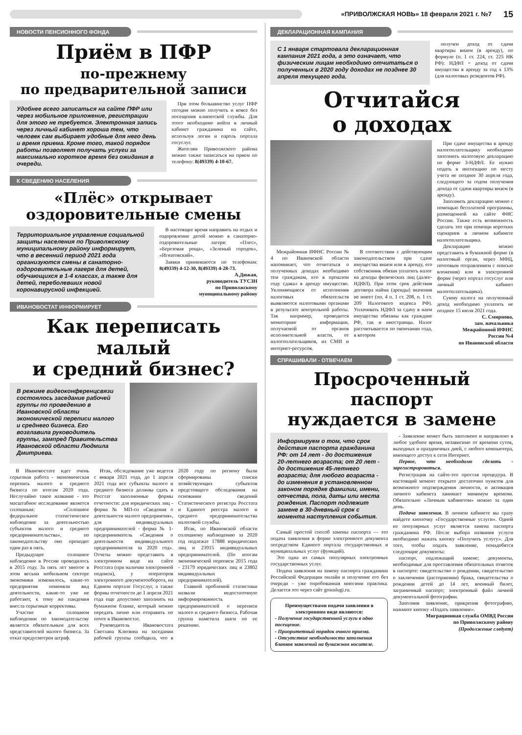«ПРИВОЛЖСКАЯ НОВЬ» 18 февраля 2021 г. №7 15
НОВОСТИ ПЕНСИОННОГО ФОНДА
Приём в ПФР
по-прежнему
по предварительной записи
Удобнее всего записаться на сайте ПФР или через мобильное приложение, регистрации для этого не требуется. Электронная запись через личный кабинет хороша тем, что человек сам выбирает удобные для него день и время приема. Кроме того, такой порядок работы позволяет получать услуги за максимально короткое время без ожидания в очереди.
При этом большинство услуг ПФР сегодня можно получить и вовсе без посещения клиентской службы. Для этого необходимо войти в личный кабинет гражданина на сайте, используя логин и пароль портала госуслуг.
Жителям Приволжского района можно также записаться на прием по телефону: 8(49339) 4-10-67.
К СВЕДЕНИЮ НАСЕЛЕНИЯ
«Плёс» открывает
оздоровительные смены
Территориальное управление социальной защиты населения по Приволжскому муниципальному району информирует, что в весенний период 2021 года организуются смены в санаторно-оздоровительные лагеря для детей, обучающихся в 1-4 классах, а также для детей, переболевших новой коронавирусной инфекцией.
В настоящее время направить на отдых и оздоровление детей можно в санаторно- оздоровительные лагеря: «Плес», «Березовая роща», «Зеленый городок», «Игнатовский».
Заявки принимаются по телефонам: 8(49339) 4-12-30, 8(49339) 4-28-73.
А.Дюжая,
руководитель ТУСЗН
по Приволжскому
муниципальному району
ИВАНОВОСТАТ ИНФОРМИРУЕТ
Как переписать малый
и средний бизнес?
В режиме видеоконференцсвязи состоялось заседание рабочей группы по проведению в Ивановской области экономической переписи малого и среднего бизнеса. Его возглавила руководитель группы, зампред Правительства Ивановской области Людмила Дмитриева.
В Ивановостате идет очень серьезная работа - экономическая перепись малого и среднего бизнеса по итогам 2020 года. Неслучайно такое название - это масштабное исследование является сплошным: «Сплошное федеральное статистическое наблюдение за деятельностью субъектов малого и среднего предпринимательства», по законодательству оно проходит один раз в пять.
Предыдущее сплошное наблюдение в России проводилось в 2015 году. За пять лет многое в этом весьма мобильном секторе экономики изменилось, какие-то предприятия поменяли вид деятельности, какие-то уже не работают, к тому же пандемия внесла серьезные коррективы.
Участие в сплошном наблюдении по законодательству является обязательным для всех представителей малого бизнеса. За отказ предусмотрен штраф.
Итак, обследование уже ведется с января 2021 года, до 1 апреля 2021 года все субъекты малого и среднего бизнеса должны сдать в Росстат заполненные формы отчетности: для юридических лиц - форма № МП-сп «Сведения о деятельности малого предприятия», для индивидуальных предпринимателей - форма № 1-предприниматель «Сведения о деятельности индивидуального предпринимателя за 2020 год». Отчеты можно представить в электронном виде на сайте Росстата (при наличии электронной подписи), у операторов электронного документооборота, на Едином портале Госуслуг, а также формы отчетности до 1 апреля 2021 года еще допустимо заполнить на бумажном бланке, который можно передать лично или отправить по почте в Ивановостат.
Руководитель Ивановостата Светлана Клюзина на заседании рабочей группы сообщила, что в 2020 году по региону были сформированы списки хозяйствующих субъектов предстоящего обследования на основании сведений Статистического регистра Росстата и Единого реестра малого и среднего предпринимательства налоговой службы.
Итак, по Ивановской области сплошному наблюдению за 2020 год подлежат 17888 юридических лиц и 23915 индивидуальных предпринимателей. (По итогам экономической переписи 2015 года - 23179 юридических лиц и 23802 индивидуальных предпринимателей).
Главной проблемой статистики назвали недостаточную информированность предпринимателей о переписи малого и среднего бизнеса. Рабочая группа наметила шаги по ее решению.
ДЕКЛАРАЦИОННАЯ КАМПАНИЯ
С 1 января стартовала декларационная кампания 2021 года, а это означает, что физическим лицам необходимо отчитаться о полученных в 2020 году доходах не позднее 30 апреля текущего года.
получен доход от сдачи квартиры внаем (в аренду), по формуле (п. 1 ст. 224, ст. 225 НК РФ): НДФЛ = доход от сдачи имущества в аренду за год х 13% (для налоговых резидентов РФ).
Отчитайся
о доходах
Межрайонная ИФНС России № 4 по Ивановской области напоминает, что отчитаться о полученных доходах необходимо тем гражданам, кто в прошлом году сдавал в аренду имущество. Уклоняющиеся от исполнения налоговых обязательств выявляются налоговыми органами в результате контрольной работы. Так например, проводится мониторинг информации, получаемой от органов исполнительной власти, от налогоплательщиков, из СМИ и интернет-ресурсов.
В соответствии с действующим законодательством при сдаче имущества внаем или в аренду, его собственник обязан уплатить налог на доходы физических лиц (далее- НДФЛ). При этом срок действия договора найма (аренды) значения не имеет (пп. 4 п. 1 ст. 208, п. 1 ст. 209 Налогового кодекса РФ). Уплачивать НДФЛ за сдачу в наем имущества обязаны как граждане РФ, так и иностранцы. Налог рассчитывается по окончании года, в котором
При сдаче имущества в аренду налогоплательщику необходимо заполнить налоговую декларацию по форме 3-НДФЛ. Ее нужно подать в инспекцию по месту учета не позднее 30 апреля года, следующего за годом получения дохода от сдачи квартиры внаем (в аренду).
Заполнить декларацию можно с помощью бесплатной программы, размещенной на сайте ФНС России. Также есть возможность сделать это при помощи коротких сценариев в личном кабинете налогоплательщика.
Декларацию можно представить в бумажной форме (в налоговый орган, через МФЦ, почтовым отправлением с описью вложения) или в электронной форме (через портал госуслуг или личный кабинет налогоплательщика).
Сумму налога на полученный доход необходимо уплатить не позднее 15 июля 2021 года.
С. Смирнова,
зам. начальника
Межрайонной ИФНС
России №4
по Ивановской области
СПРАШИВАЛИ - ОТВЕЧАЕМ
Просроченный паспорт
нуждается в замене
Информируем о том, что срок действия паспорта гражданина РФ: от 14 лет - до достижения 20-летнего возраста; от 20 лет - до достижения 45-летнего возраста; для любого возраста - до изменения в установленном законом порядке фамилии, имени, отчества, пола, даты или места рождения. Паспорт подлежит замене в 30-дневный срок с момента наступления события.
Самый простой способ замены паспорта — это подача заявления в форме электронного документа посредством Единого портала государственных и муниципальных услуг (функций).
Это одна из самых популярных электронных государственных услуг.
Подача заявления на замену паспорта гражданина Российской Федерации онлайн и получение его без очереди – уже опробованная многими практика. Делается это через сайт gosuslugi.ru.
Преимуществами подачи заявления в электронном виде являются:
- Получение государственной услуги в одно посещение.
- Приоритетный порядок очного приема.
- Отсутствие необходимости заполнения бланков заявлений на бумажном носителе.
- Заявление может быть заполнено и направлено в любое удобное время, независимо от времени суток, выходных и праздничных дней, с любого компьютера, имеющего доступ к сети Интернет.
Первое, что необходимо сделать - зарегистрироваться.
Регистрация на сайте-это простая процедура. В настоящий момент открыто достаточно пунктов для возможного подтверждения личности, и активация личного кабинета занимает минимум времени. Обязательно «Личным кабинетом» можно за один день.
Подача заявления. В личном кабинете вы сразу найдете кнопочку «Государственные услуги». Одной из популярных услуг является замена паспорта гражданина РФ. После выбора названия услуги необходимо нажать кнопку «Получить услугу». Для того, чтобы подать заявление, понадобятся следующие документы:
паспорт, подлежащий замене; документы, необходимые для проставления обязательных отметок в паспорте: свидетельство о рождении, свидетельство о заключении (расторжении) брака, свидетельства о рождении детей до 14 лет, военный билет, заграничный паспорт; электронный файл личной документальной фотографии.
Заполнив заявление, прикрепив фотографию, нажмите кнопку «Подать заявление».
Миграционная служба ОМВД России
по Приволжскому району
(Продолжение следует)